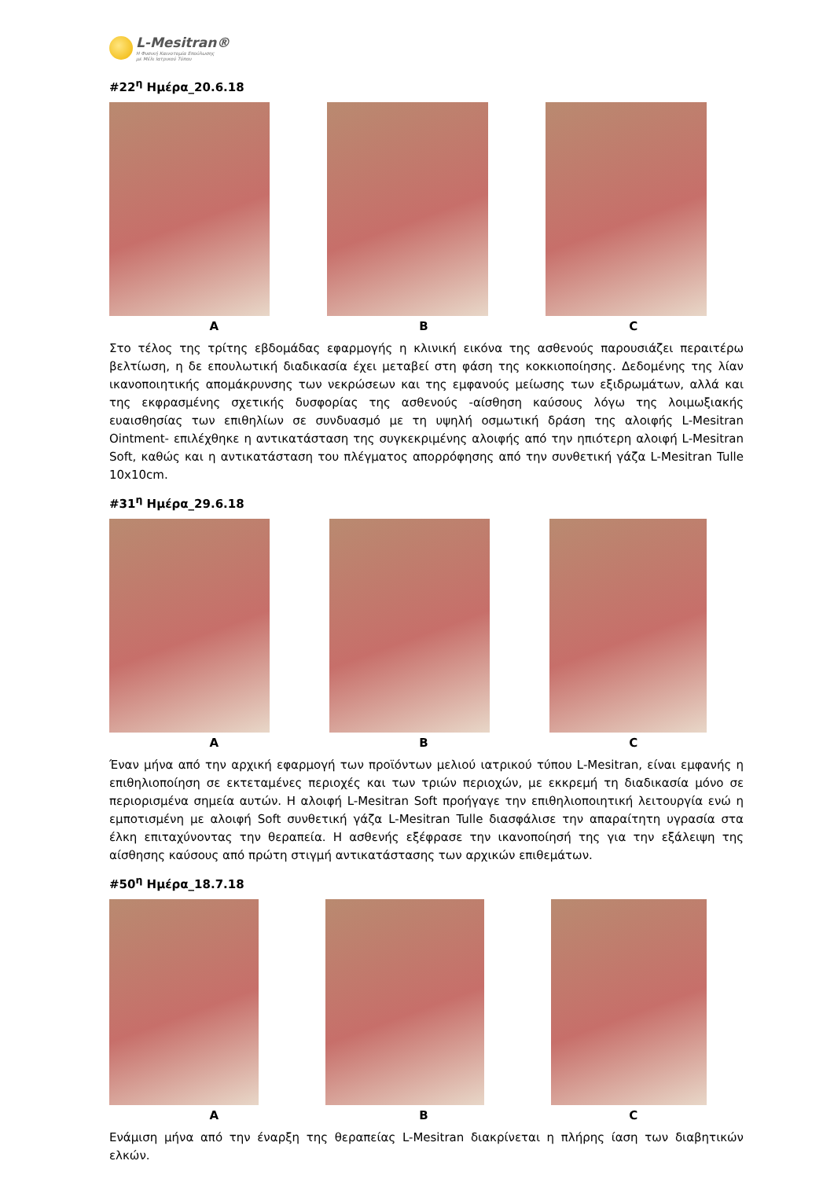L-Mesitran®
Η Φυσική Καινοτομία Επούλωσης
με Μέλι Ιατρικού Τύπου
#22<sup>η</sup> Ημέρα_20.6.18
A B C
Στο τέλος της τρίτης εβδομάδας εφαρμογής η κλινική εικόνα της ασθενούς παρουσιάζει περαιτέρω βελτίωση, η δε επουλωτική διαδικασία έχει μεταβεί στη φάση της κοκκιοποίησης. Δεδομένης της λίαν ικανοποιητικής απομάκρυνσης των νεκρώσεων και της εμφανούς μείωσης των εξιδρωμάτων, αλλά και της εκφρασμένης σχετικής δυσφορίας της ασθενούς -αίσθηση καύσους λόγω της λοιμωξιακής ευαισθησίας των επιθηλίων σε συνδυασμό με τη υψηλή οσμωτική δράση της αλοιφής L-Mesitran Ointment- επιλέχθηκε η αντικατάσταση της συγκεκριμένης αλοιφής από την ηπιότερη αλοιφή L-Mesitran Soft, καθώς και η αντικατάσταση του πλέγματος απορρόφησης από την συνθετική γάζα L-Mesitran Tulle 10x10cm.
#31<sup>η</sup> Ημέρα_29.6.18
A B C
Έναν μήνα από την αρχική εφαρμογή των προϊόντων μελιού ιατρικού τύπου L-Mesitran, είναι εμφανής η επιθηλιοποίηση σε εκτεταμένες περιοχές και των τριών περιοχών, με εκκρεμή τη διαδικασία μόνο σε περιορισμένα σημεία αυτών. Η αλοιφή L-Mesitran Soft προήγαγε την επιθηλιοποιητική λειτουργία ενώ η εμποτισμένη με αλοιφή Soft συνθετική γάζα L-Mesitran Tulle διασφάλισε την απαραίτητη υγρασία στα έλκη επιταχύνοντας την θεραπεία. Η ασθενής εξέφρασε την ικανοποίησή της για την εξάλειψη της αίσθησης καύσους από πρώτη στιγμή αντικατάστασης των αρχικών επιθεμάτων.
#50<sup>η</sup> Ημέρα_18.7.18
A B C
Ενάμιση μήνα από την έναρξη της θεραπείας L-Mesitran διακρίνεται η πλήρης ίαση των διαβητικών ελκών.